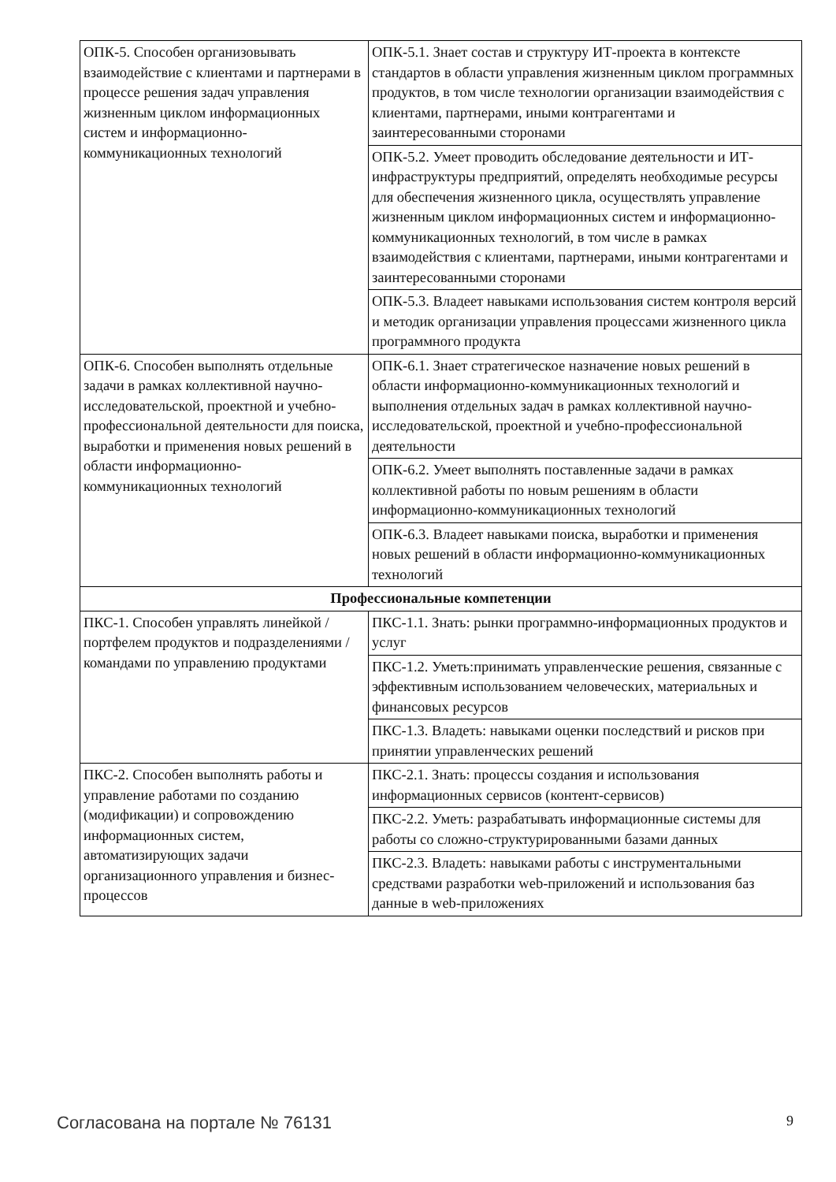| ОПК-5. Способен организовывать взаимодействие с клиентами и партнерами в процессе решения задач управления жизненным циклом информационных систем и информационно-коммуникационных технологий | ОПК-5.1. Знает состав и структуру ИТ-проекта в контексте стандартов в области управления жизненным циклом программных продуктов, в том числе технологии организации взаимодействия с клиентами, партнерами, иными контрагентами и заинтересованными сторонами |
| | ОПК-5.2. Умеет проводить обследование деятельности и ИТ-инфраструктуры предприятий, определять необходимые ресурсы для обеспечения жизненного цикла, осуществлять управление жизненным циклом информационных систем и информационно-коммуникационных технологий, в том числе в рамках взаимодействия с клиентами, партнерами, иными контрагентами и заинтересованными сторонами |
| | ОПК-5.3. Владеет навыками использования систем контроля версий и методик организации управления процессами жизненного цикла программного продукта |
| ОПК-6. Способен выполнять отдельные задачи в рамках коллективной научно-исследовательской, проектной и учебно-профессиональной деятельности для поиска, выработки и применения новых решений в области информационно-коммуникационных технологий | ОПК-6.1. Знает стратегическое назначение новых решений в области информационно-коммуникационных технологий и выполнения отдельных задач в рамках коллективной научно-исследовательской, проектной и учебно-профессиональной деятельности |
| | ОПК-6.2. Умеет выполнять поставленные задачи в рамках коллективной работы по новым решениям в области информационно-коммуникационных технологий |
| | ОПК-6.3. Владеет навыками поиска, выработки и применения новых решений в области информационно-коммуникационных технологий |
| Профессиональные компетенции | |
| ПКС-1. Способен управлять линейкой / портфелем продуктов и подразделениями / командами по управлению продуктами | ПКС-1.1. Знать: рынки программно-информационных продуктов и услуг |
| | ПКС-1.2. Уметь:принимать управленческие решения, связанные с эффективным использованием человеческих, материальных и финансовых ресурсов |
| | ПКС-1.3. Владеть: навыками оценки последствий и рисков при принятии управленческих решений |
| ПКС-2. Способен выполнять работы и управление работами по созданию (модификации) и сопровождению информационных систем, автоматизирующих задачи организационного управления и бизнес-процессов | ПКС-2.1. Знать: процессы создания и использования информационных сервисов (контент-сервисов) |
| | ПКС-2.2. Уметь: разрабатывать информационные системы для работы со сложно-структурированными базами данных |
| | ПКС-2.3. Владеть: навыками работы с инструментальными средствами разработки web-приложений и использования баз данные в web-приложениях |
Согласована на портале № 76131 9